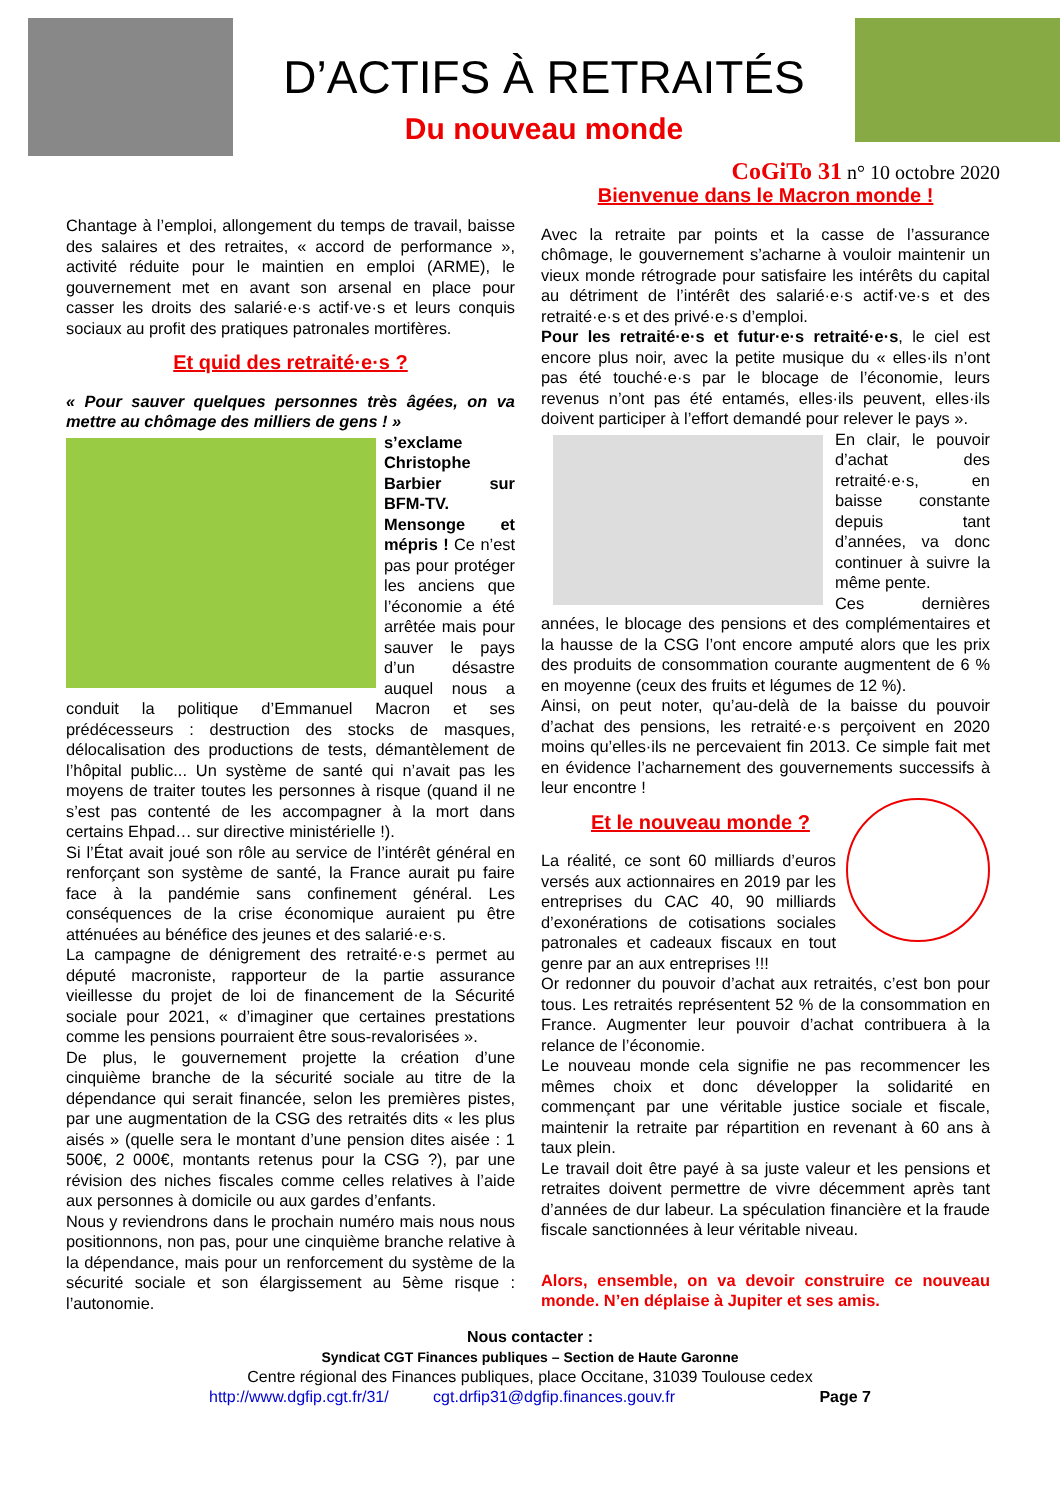D’ACTIFS À RETRAITÉS
Du nouveau monde
CoGiTo 31 n° 10 octobre 2020
Chantage à l’emploi, allongement du temps de travail, baisse des salaires et des retraites, « accord de performance », activité réduite pour le maintien en emploi (ARME), le gouvernement met en avant son arsenal en place pour casser les droits des salarié·e·s actif·ve·s et leurs conquis sociaux au profit des pratiques patronales mortifères.
Et quid des retraité·e·s ?
« Pour sauver quelques personnes très âgées, on va mettre au chômage des milliers de gens ! »
s’exclame Christophe Barbier sur BFM-TV. Mensonge et mépris ! Ce n’est pas pour protéger les anciens que l’économie a été arrêtée mais pour sauver le pays d’un désastre auquel nous a conduit la politique d’Emmanuel Macron et ses prédécesseurs : destruction des stocks de masques, délocalisation des productions de tests, démantèlement de l’hôpital public... Un système de santé qui n’avait pas les moyens de traiter toutes les personnes à risque (quand il ne s’est pas contenté de les accompagner à la mort dans certains Ehpad… sur directive ministérielle !).
Si l’État avait joué son rôle au service de l’intérêt général en renforçant son système de santé, la France aurait pu faire face à la pandémie sans confinement général. Les conséquences de la crise économique auraient pu être atténuées au bénéfice des jeunes et des salarié·e·s.
La campagne de dénigrement des retraité·e·s permet au député macroniste, rapporteur de la partie assurance vieillesse du projet de loi de financement de la Sécurité sociale pour 2021, « d’imaginer que certaines prestations comme les pensions pourraient être sous-revalorisées ».
De plus, le gouvernement projette la création d’une cinquième branche de la sécurité sociale au titre de la dépendance qui serait financée, selon les premières pistes, par une augmentation de la CSG des retraités dits « les plus aisés » (quelle sera le montant d’une pension dites aisée : 1 500€, 2 000€, montants retenus pour la CSG ?), par une révision des niches fiscales comme celles relatives à l’aide aux personnes à domicile ou aux gardes d’enfants.
Nous y reviendrons dans le prochain numéro mais nous nous positionnons, non pas, pour une cinquième branche relative à la dépendance, mais pour un renforcement du système de la sécurité sociale et son élargissement au 5ème risque : l’autonomie.
Bienvenue dans le Macron monde !
Avec la retraite par points et la casse de l’assurance chômage, le gouvernement s’acharne à vouloir maintenir un vieux monde rétrograde pour satisfaire les intérêts du capital au détriment de l’intérêt des salarié·e·s actif·ve·s et des retraité·e·s et des privé·e·s d’emploi.
Pour les retraité·e·s et futur·e·s retraité·e·s, le ciel est encore plus noir, avec la petite musique du « elles·ils n’ont pas été touché·e·s par le blocage de l’économie, leurs revenus n’ont pas été entamés, elles·ils peuvent, elles·ils doivent participer à l’effort demandé pour relever le pays ».
En clair, le pouvoir d’achat des retraité·e·s, en baisse constante depuis tant d’années, va donc continuer à suivre la même pente.
Ces dernières années, le blocage des pensions et des complémentaires et la hausse de la CSG l’ont encore amputé alors que les prix des produits de consommation courante augmentent de 6 % en moyenne (ceux des fruits et légumes de 12 %).
Ainsi, on peut noter, qu’au-delà de la baisse du pouvoir d’achat des pensions, les retraité·e·s perçoivent en 2020 moins qu’elles·ils ne percevaient fin 2013. Ce simple fait met en évidence l’acharnement des gouvernements successifs à leur encontre !
Et le nouveau monde ?
La réalité, ce sont 60 milliards d’euros versés aux actionnaires en 2019 par les entreprises du CAC 40, 90 milliards d’exonérations de cotisations sociales patronales et cadeaux fiscaux en tout genre par an aux entreprises !!!
Or redonner du pouvoir d’achat aux retraités, c’est bon pour tous. Les retraités représentent 52 % de la consommation en France. Augmenter leur pouvoir d’achat contribuera à la relance de l’économie.
Le nouveau monde cela signifie ne pas recommencer les mêmes choix et donc développer la solidarité en commençant par une véritable justice sociale et fiscale, maintenir la retraite par répartition en revenant à 60 ans à taux plein.
Le travail doit être payé à sa juste valeur et les pensions et retraites doivent permettre de vivre décemment après tant d’années de dur labeur. La spéculation financière et la fraude fiscale sanctionnées à leur véritable niveau.
Alors, ensemble, on va devoir construire ce nouveau monde. N’en déplaise à Jupiter et ses amis.
Nous contacter :
Syndicat CGT Finances publiques – Section de Haute Garonne
Centre régional des Finances publiques, place Occitane, 31039 Toulouse cedex
http://www.dgfip.cgt.fr/31/ cgt.drfip31@dgfip.finances.gouv.fr Page 7